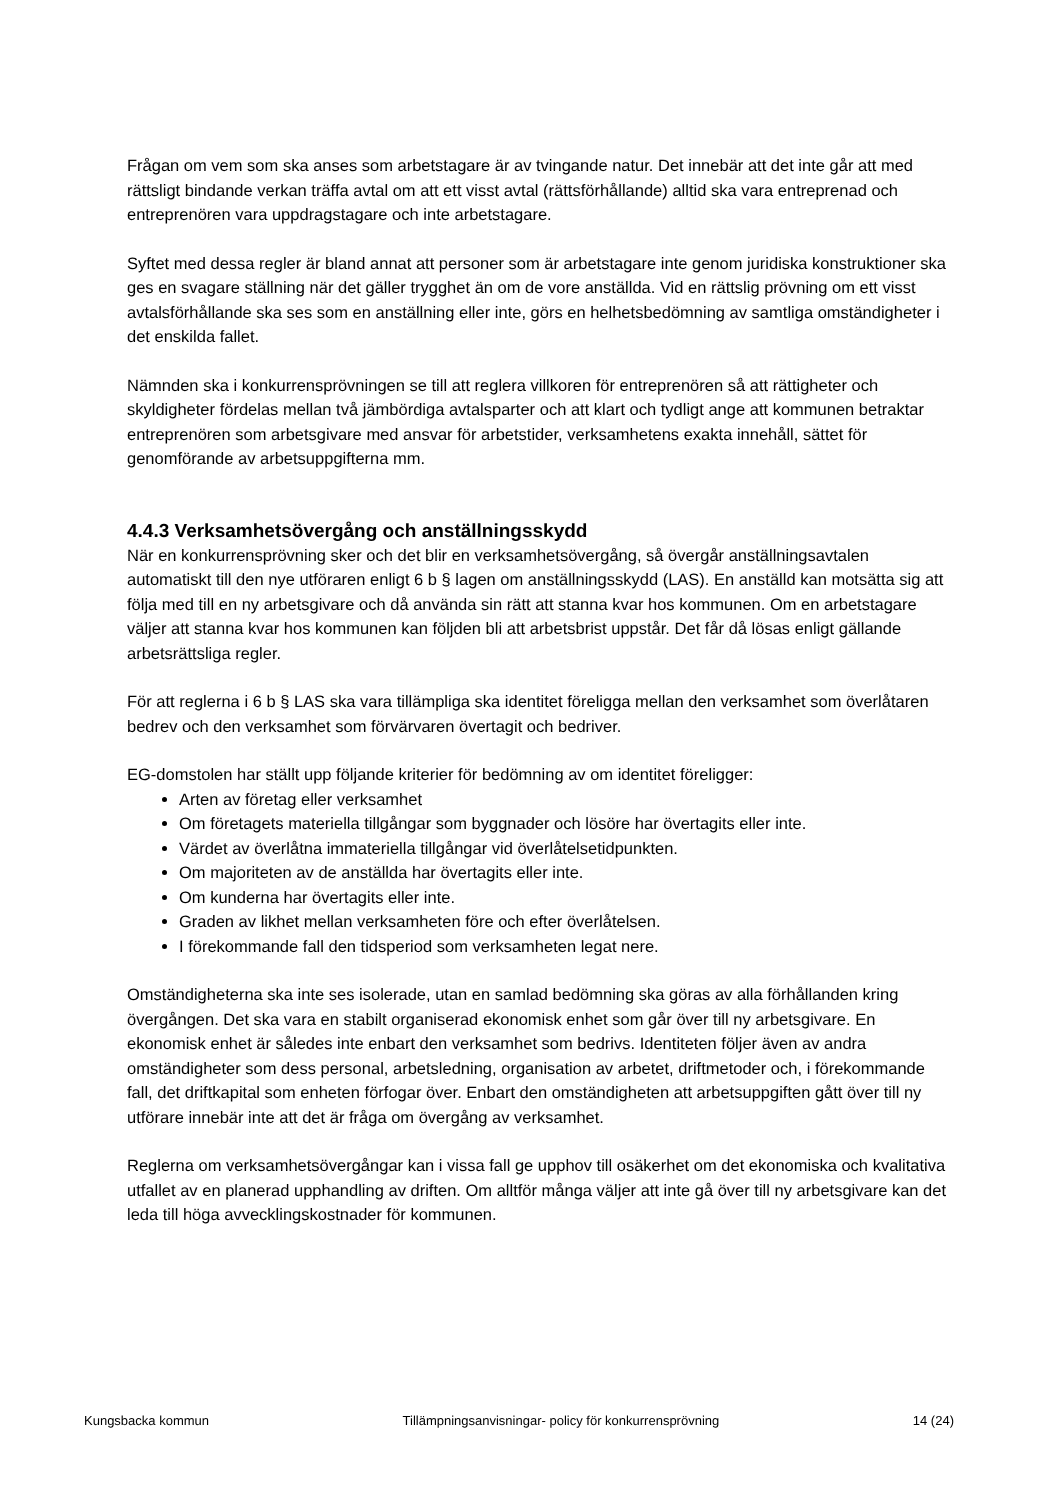Frågan om vem som ska anses som arbetstagare är av tvingande natur. Det innebär att det inte går att med rättsligt bindande verkan träffa avtal om att ett visst avtal (rättsförhållande) alltid ska vara entreprenad och entreprenören vara uppdragstagare och inte arbetstagare.
Syftet med dessa regler är bland annat att personer som är arbetstagare inte genom juridiska konstruktioner ska ges en svagare ställning när det gäller trygghet än om de vore anställda. Vid en rättslig prövning om ett visst avtalsförhållande ska ses som en anställning eller inte, görs en helhetsbedömning av samtliga omständigheter i det enskilda fallet.
Nämnden ska i konkurrensprövningen se till att reglera villkoren för entreprenören så att rättigheter och skyldigheter fördelas mellan två jämbördiga avtalsparter och att klart och tydligt ange att kommunen betraktar entreprenören som arbetsgivare med ansvar för arbetstider, verksamhetens exakta innehåll, sättet för genomförande av arbetsuppgifterna mm.
4.4.3 Verksamhetsövergång och anställningsskydd
När en konkurrensprövning sker och det blir en verksamhetsövergång, så övergår anställningsavtalen automatiskt till den nye utföraren enligt 6 b § lagen om anställningsskydd (LAS). En anställd kan motsätta sig att följa med till en ny arbetsgivare och då använda sin rätt att stanna kvar hos kommunen. Om en arbetstagare väljer att stanna kvar hos kommunen kan följden bli att arbetsbrist uppstår. Det får då lösas enligt gällande arbetsrättsliga regler.
För att reglerna i 6 b § LAS ska vara tillämpliga ska identitet föreligga mellan den verksamhet som överlåtaren bedrev och den verksamhet som förvärvaren övertagit och bedriver.
EG-domstolen har ställt upp följande kriterier för bedömning av om identitet föreligger:
Arten av företag eller verksamhet
Om företagets materiella tillgångar som byggnader och lösöre har övertagits eller inte.
Värdet av överlåtna immateriella tillgångar vid överlåtelsetidpunkten.
Om majoriteten av de anställda har övertagits eller inte.
Om kunderna har övertagits eller inte.
Graden av likhet mellan verksamheten före och efter överlåtelsen.
I förekommande fall den tidsperiod som verksamheten legat nere.
Omständigheterna ska inte ses isolerade, utan en samlad bedömning ska göras av alla förhållanden kring övergången. Det ska vara en stabilt organiserad ekonomisk enhet som går över till ny arbetsgivare. En ekonomisk enhet är således inte enbart den verksamhet som bedrivs. Identiteten följer även av andra omständigheter som dess personal, arbetsledning, organisation av arbetet, driftmetoder och, i förekommande fall, det driftkapital som enheten förfogar över. Enbart den omständigheten att arbetsuppgiften gått över till ny utförare innebär inte att det är fråga om övergång av verksamhet.
Reglerna om verksamhetsövergångar kan i vissa fall ge upphov till osäkerhet om det ekonomiska och kvalitativa utfallet av en planerad upphandling av driften. Om alltför många väljer att inte gå över till ny arbetsgivare kan det leda till höga avvecklingskostnader för kommunen.
Kungsbacka kommun Tillämpningsanvisningar- policy för konkurrensprövning 14 (24)